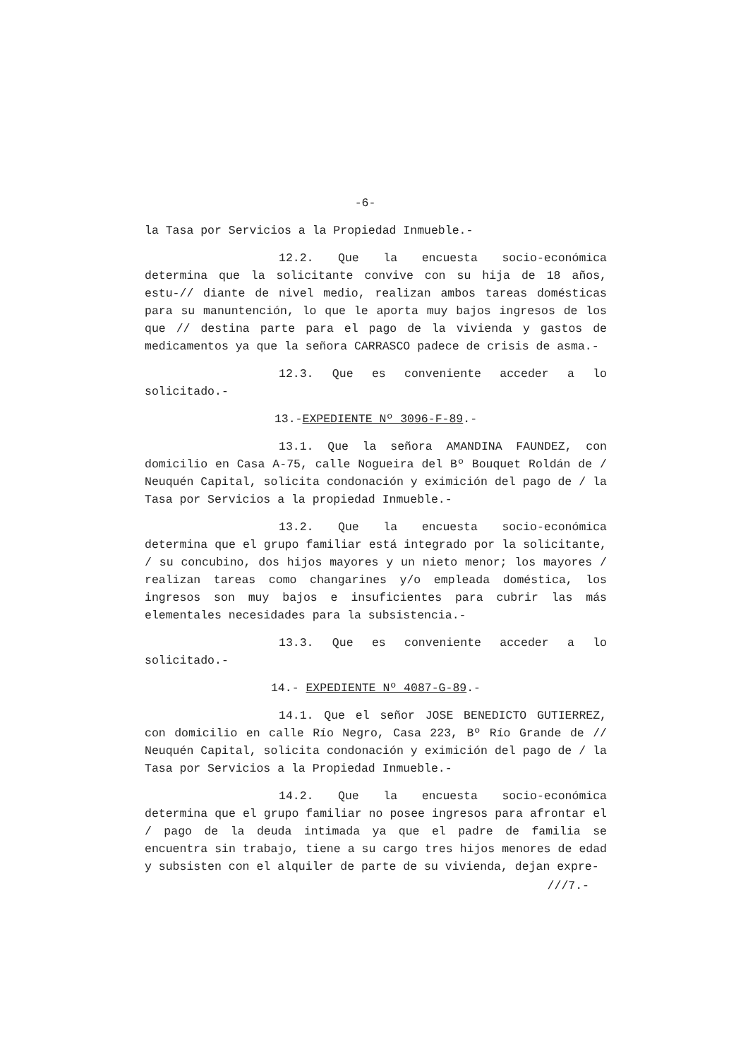-6-
la Tasa por Servicios a la Propiedad Inmueble.-
12.2. Que la encuesta socio-económica determina que la solicitante convive con su hija de 18 años, estu-// diante de nivel medio, realizan ambos tareas domésticas para su manuntención, lo que le aporta muy bajos ingresos de los que // destina parte para el pago de la vivienda y gastos de medicamentos ya que la señora CARRASCO padece de crisis de asma.-
12.3. Que es conveniente acceder a lo solicitado.-
13.-EXPEDIENTE Nº 3096-F-89.-
13.1. Que la señora AMANDINA FAUNDEZ, con domicilio en Casa A-75, calle Nogueira del Bº Bouquet Roldán de / Neuquén Capital, solicita condonación y eximición del pago de / la Tasa por Servicios a la propiedad Inmueble.-
13.2. Que la encuesta socio-económica determina que el grupo familiar está integrado por la solicitante, / su concubino, dos hijos mayores y un nieto menor; los mayores / realizan tareas como changarines y/o empleada doméstica, los ingresos son muy bajos e insuficientes para cubrir las más elementales necesidades para la subsistencia.-
13.3. Que es conveniente acceder a lo solicitado.-
14.- EXPEDIENTE Nº 4087-G-89.-
14.1. Que el señor JOSE BENEDICTO GUTIERREZ, con domicilio en calle Río Negro, Casa 223, Bº Río Grande de // Neuquén Capital, solicita condonación y eximición del pago de / la Tasa por Servicios a la Propiedad Inmueble.-
14.2. Que la encuesta socio-económica determina que el grupo familiar no posee ingresos para afrontar el / pago de la deuda intimada ya que el padre de familia se encuentra sin trabajo, tiene a su cargo tres hijos menores de edad y subsisten con el alquiler de parte de su vivienda, dejan expre-
///7.-